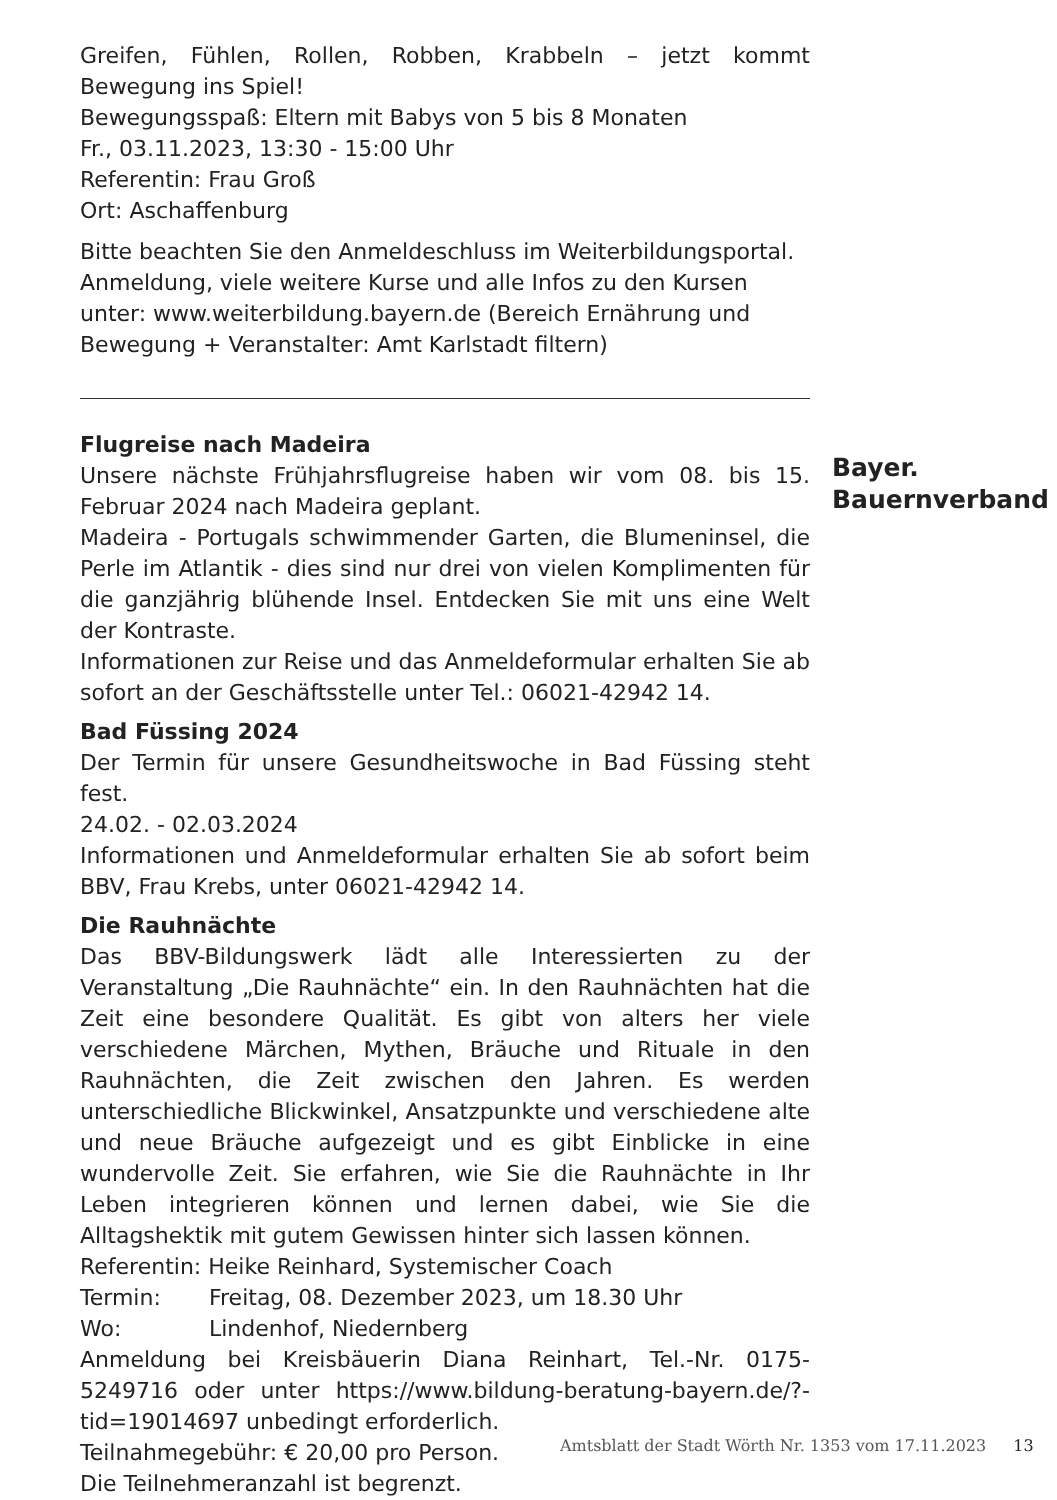Greifen, Fühlen, Rollen, Robben, Krabbeln – jetzt kommt Bewegung ins Spiel!
Bewegungsspaß: Eltern mit Babys von 5 bis 8 Monaten
Fr., 03.11.2023, 13:30 - 15:00 Uhr
Referentin: Frau Groß
Ort: Aschaffenburg
Bitte beachten Sie den Anmeldeschluss im Weiterbildungsportal.
Anmeldung, viele weitere Kurse und alle Infos zu den Kursen unter: www.weiterbildung.bayern.de (Bereich Ernährung und Bewegung + Veranstalter: Amt Karlstadt filtern)
Flugreise nach Madeira
Unsere nächste Frühjahrsflugreise haben wir vom 08. bis 15. Februar 2024 nach Madeira geplant.
Madeira - Portugals schwimmender Garten, die Blumeninsel, die Perle im Atlantik - dies sind nur drei von vielen Komplimenten für die ganzjährig blühende Insel. Entdecken Sie mit uns eine Welt der Kontraste.
Informationen zur Reise und das Anmeldeformular erhalten Sie ab sofort an der Geschäftsstelle unter Tel.: 06021-42942 14.
Bad Füssing 2024
Der Termin für unsere Gesundheitswoche in Bad Füssing steht fest.
24.02. - 02.03.2024
Informationen und Anmeldeformular erhalten Sie ab sofort beim BBV, Frau Krebs, unter 06021-42942 14.
Die Rauhnächte
Das BBV-Bildungswerk lädt alle Interessierten zu der Veranstaltung „Die Rauhnächte“ ein. In den Rauhnächten hat die Zeit eine besondere Qualität. Es gibt von alters her viele verschiedene Märchen, Mythen, Bräuche und Rituale in den Rauhnächten, die Zeit zwischen den Jahren. Es werden unterschiedliche Blickwinkel, Ansatzpunkte und verschiedene alte und neue Bräuche aufgezeigt und es gibt Einblicke in eine wundervolle Zeit. Sie erfahren, wie Sie die Rauhnächte in Ihr Leben integrieren können und lernen dabei, wie Sie die Alltagshektik mit gutem Gewissen hinter sich lassen können.
Referentin: Heike Reinhard, Systemischer Coach
Termin: Freitag, 08. Dezember 2023, um 18.30 Uhr
Wo: Lindenhof, Niedernberg
Anmeldung bei Kreisbäuerin Diana Reinhart, Tel.-Nr. 0175-5249716 oder unter https://www.bildung-beratung-bayern.de/?-tid=19014697 unbedingt erforderlich.
Teilnahmegebühr: € 20,00 pro Person.
Die Teilnehmeranzahl ist begrenzt.
Bayer.
Bauernverband
Amtsblatt der Stadt Wörth Nr. 1353 vom 17.11.2023 13